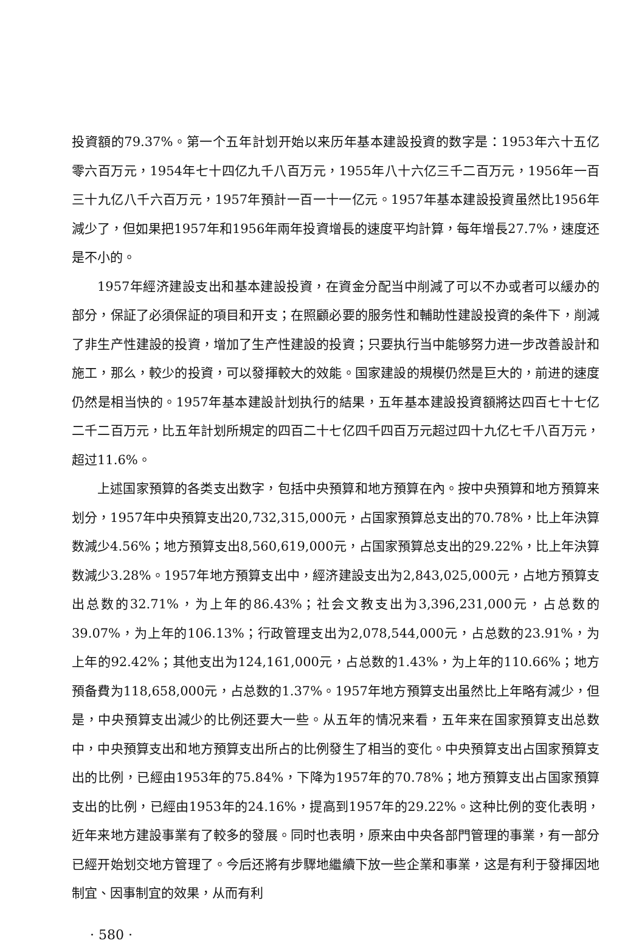投資額的79.37%。第一个五年計划开始以来历年基本建設投資的数字是：1953年六十五亿零六百万元，1954年七十四亿九千八百万元，1955年八十六亿三千二百万元，1956年一百三十九亿八千六百万元，1957年預計一百一十一亿元。1957年基本建設投資虽然比1956年減少了，但如果把1957年和1956年兩年投資增長的速度平均計算，每年增長27.7%，速度还是不小的。
1957年經济建設支出和基本建設投資，在資金分配当中削減了可以不办或者可以緩办的部分，保証了必須保証的項目和开支；在照顧必要的服务性和輔助性建設投資的条件下，削減了非生产性建設的投資，增加了生产性建設的投資；只要执行当中能够努力进一步改善設計和施工，那么，較少的投資，可以發揮較大的效能。国家建設的規模仍然是巨大的，前进的速度仍然是相当快的。1957年基本建設計划执行的結果，五年基本建設投資額將达四百七十七亿二千二百万元，比五年計划所規定的四百二十七亿四千四百万元超过四十九亿七千八百万元，超过11.6%。
上述国家預算的各类支出数字，包括中央預算和地方預算在內。按中央預算和地方預算来划分，1957年中央預算支出20,732,315,000元，占国家預算总支出的70.78%，比上年決算数減少4.56%；地方預算支出8,560,619,000元，占国家預算总支出的29.22%，比上年決算数減少3.28%。1957年地方預算支出中，經济建設支出为2,843,025,000元，占地方預算支出总数的32.71%，为上年的86.43%；社会文教支出为3,396,231,000元，占总数的39.07%，为上年的106.13%；行政管理支出为2,078,544,000元，占总数的23.91%，为上年的92.42%；其他支出为124,161,000元，占总数的1.43%，为上年的110.66%；地方預备費为118,658,000元，占总数的1.37%。1957年地方預算支出虽然比上年略有減少，但是，中央預算支出減少的比例还要大一些。从五年的情况来看，五年来在国家預算支出总数中，中央預算支出和地方預算支出所占的比例發生了相当的变化。中央預算支出占国家預算支出的比例，已經由1953年的75.84%，下降为1957年的70.78%；地方預算支出占国家預算支出的比例，已經由1953年的24.16%，提高到1957年的29.22%。这种比例的变化表明，近年来地方建設事業有了較多的發展。同时也表明，原来由中央各部門管理的事業，有一部分已經开始划交地方管理了。今后还將有步驟地繼續下放一些企業和事業，这是有利于發揮因地制宜、因事制宜的效果，从而有利
· 580 ·